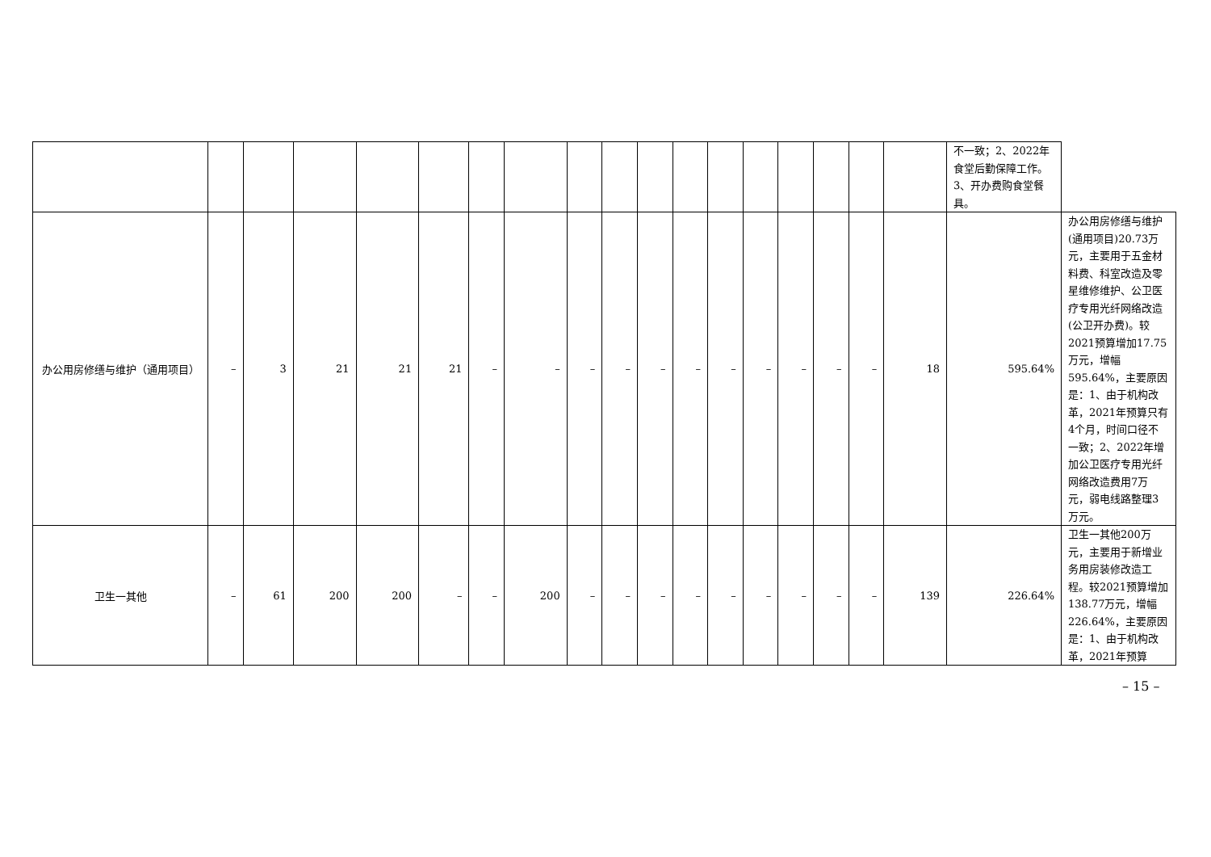| | | | | | | | | | | | | | | | | | | 不一致；2、2022年食堂后勤保障工作。3、开办费购食堂餐具。 | |
| 办公用房修缮与维护（通用项目） | – | 3 | 21 | 21 | 21 | – | – | – | – | – | – | – | – | – | – | – | 18 | 595.64% | 办公用房修缮与维护(通用项目)20.73万元，主要用于五金材料费、科室改造及零星维修维护、公卫医疗专用光纤网络改造(公卫开办费)。较2021预算增加17.75万元，增幅595.64%，主要原因是：1、由于机构改革，2021年预算只有4个月，时间口径不一致；2、2022年增加公卫医疗专用光纤网络改造费用7万元，弱电线路整理3万元。 |
| 卫生一其他 | – | 61 | 200 | 200 | – | – | 200 | – | – | – | – | – | – | – | – | – | 139 | 226.64% | 卫生一其他200万元，主要用于新增业务用房装修改造工程。较2021预算增加138.77万元，增幅226.64%，主要原因是：1、由于机构改革，2021年预算 |
– 15 –